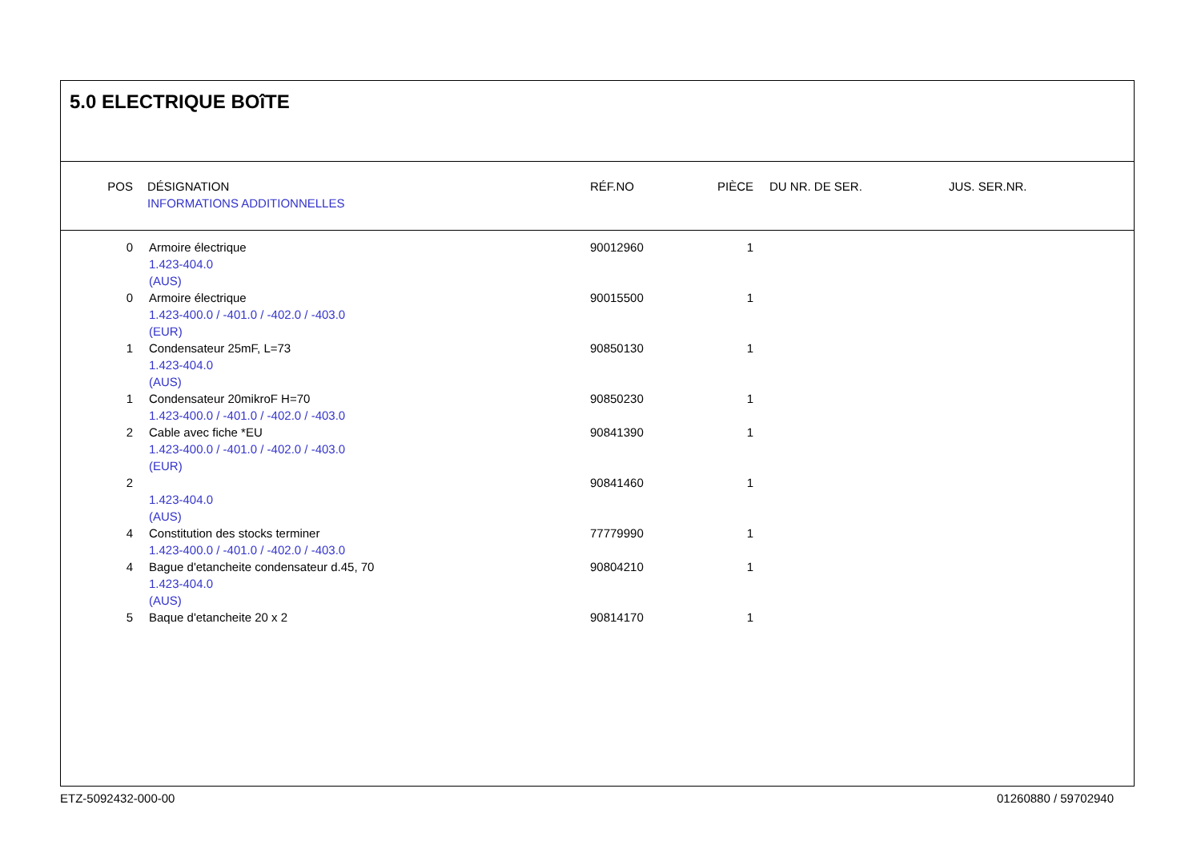5.0 ELECTRIQUE BOîTE
| POS | DÉSIGNATION INFORMATIONS ADDITIONNELLES | RÉF.NO | PIÈCE | DU NR. DE SER. | JUS. SER.NR. |
| --- | --- | --- | --- | --- | --- |
| 0 | Armoire électrique 1.423-404.0 (AUS) | 90012960 | 1 | | |
| 0 | Armoire électrique 1.423-400.0 / -401.0 / -402.0 / -403.0 (EUR) | 90015500 | 1 | | |
| 1 | Condensateur 25mF, L=73 1.423-404.0 (AUS) | 90850130 | 1 | | |
| 1 | Condensateur 20mikroF H=70 1.423-400.0 / -401.0 / -402.0 / -403.0 | 90850230 | 1 | | |
| 2 | Cable avec fiche *EU 1.423-400.0 / -401.0 / -402.0 / -403.0 (EUR) | 90841390 | 1 | | |
| 2 | 1.423-404.0 (AUS) | 90841460 | 1 | | |
| 4 | Constitution des stocks terminer 1.423-400.0 / -401.0 / -402.0 / -403.0 | 77779990 | 1 | | |
| 4 | Bague d'etancheite condensateur d.45, 70 1.423-404.0 (AUS) | 90804210 | 1 | | |
| 5 | Baque d'etancheite 20 x 2 | 90814170 | 1 | | |
ETZ-5092432-000-00 01260880 / 59702940